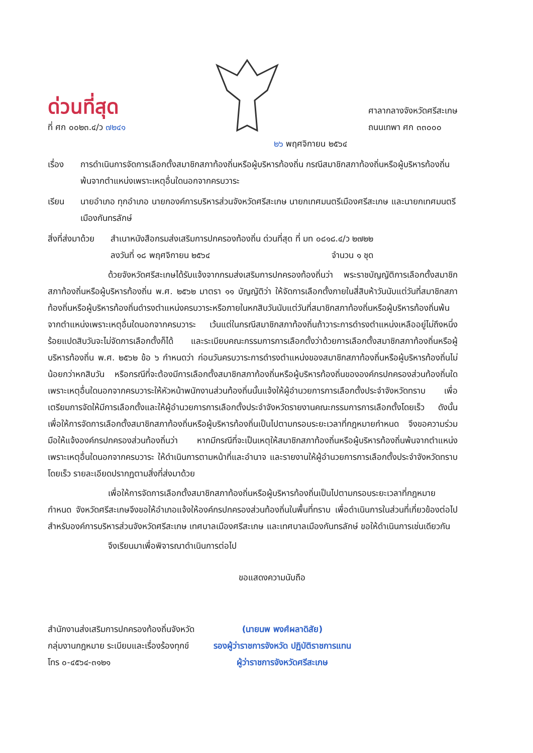ด่วนที่สุด
ที่ ศก ๐๐๒๓.๔/ว ๗๒๔๑
ศาลากลางจังหวัดศรีสะเกษ
ถนนเทพา ศก ๓๓๐๐๐
๒๖ พฤศจิกายน ๒๕๖๔
เรื่อง การดำเนินการจัดการเลือกตั้งสมาชิกสภาท้องถิ่นหรือผู้บริหารท้องถิ่น กรณีสมาชิกสภาท้องถิ่นหรือผู้บริหารท้องถิ่น พ้นจากตำแหน่งเพราะเหตุอื่นใดนอกจากครบวาระ
เรียน นายอำเภอ ทุกอำเภอ นายกองค์การบริหารส่วนจังหวัดศรีสะเกษ นายกเทศมนตรีเมืองศรีสะเกษ และนายกเทศมนตรีเมืองกันทรลักษ์
สิ่งที่ส่งมาด้วย
สำเนาหนังสือกรมส่งเสริมการปกครองท้องถิ่น ด่วนที่สุด ที่ มท ๐๘๑๘.๔/ว ๒๗๒๒
ลงวันที่ ๑๘ พฤศจิกายน ๒๕๖๔ จำนวน ๑ ชุด
ด้วยจังหวัดศรีสะเกษได้รับแจ้งจากกรมส่งเสริมการปกครองท้องถิ่นว่า พระราชบัญญัติการเลือกตั้งสมาชิกสภาท้องถิ่นหรือผู้บริหารท้องถิ่น พ.ศ. ๒๕๖๒ มาตรา ๑๑ บัญญัติว่า ให้จัดการเลือกตั้งภายในสี่สิบห้าวันนับแต่วันที่สมาชิกสภาท้องถิ่นหรือผู้บริหารท้องถิ่นดำรงตำแหน่งครบวาระหรือภายในหกสิบวันนับแต่วันที่สมาชิกสภาท้องถิ่นหรือผู้บริหารท้องถิ่นพ้นจากตำแหน่งเพราะเหตุอื่นใดนอกจากครบวาระ เว้นแต่ในกรณีสมาชิกสภาท้องถิ่นถ้าวาระการดำรงตำแหน่งเหลืออยู่ไม่ถึงหนึ่งร้อยแปดสิบวันจะไม่จัดการเลือกตั้งก็ได้ และระเบียบคณะกรรมการการเลือกตั้งว่าด้วยการเลือกตั้งสมาชิกสภาท้องถิ่นหรือผู้บริหารท้องถิ่น พ.ศ. ๒๕๖๒ ข้อ ๖ กำหนดว่า ก่อนวันครบวาระการดำรงตำแหน่งของสมาชิกสภาท้องถิ่นหรือผู้บริหารท้องถิ่นไม่น้อยกว่าหกสิบวัน หรือกรณีที่จะต้องมีการเลือกตั้งสมาชิกสภาท้องถิ่นหรือผู้บริหารท้องถิ่นขององค์กรปกครองส่วนท้องถิ่นใดเพราะเหตุอื่นใดนอกจากครบวาระให้หัวหน้าพนักงานส่วนท้องถิ่นนั้นแจ้งให้ผู้อำนวยการการเลือกตั้งประจำจังหวัดทราบ เพื่อเตรียมการจัดให้มีการเลือกตั้งและให้ผู้อำนวยการการเลือกตั้งประจำจังหวัดรายงานคณะกรรมการการเลือกตั้งโดยเร็ว ดังนั้น เพื่อให้การจัดการเลือกตั้งสมาชิกสภาท้องถิ่นหรือผู้บริหารท้องถิ่นเป็นไปตามกรอบระยะเวลาที่กฎหมายกำหนด จึงขอความร่วมมือให้แจ้งองค์กรปกครองส่วนท้องถิ่นว่า หากมีกรณีที่จะเป็นเหตุให้สมาชิกสภาท้องถิ่นหรือผู้บริหารท้องถิ่นพ้นจากตำแหน่งเพราะเหตุอื่นใดนอกจากครบวาระ ให้ดำเนินการตามหน้าที่และอำนาจ และรายงานให้ผู้อำนวยการการเลือกตั้งประจำจังหวัดทราบโดยเร็ว รายละเอียดปรากฏตามสิ่งที่ส่งมาด้วย
เพื่อให้การจัดการเลือกตั้งสมาชิกสภาท้องถิ่นหรือผู้บริหารท้องถิ่นเป็นไปตามกรอบระยะเวลาที่กฎหมายกำหนด จังหวัดศรีสะเกษจึงขอให้อำเภอแจ้งให้องค์กรปกครองส่วนท้องถิ่นในพื้นที่ทราบ เพื่อดำเนินการในส่วนที่เกี่ยวข้องต่อไป สำหรับองค์การบริหารส่วนจังหวัดศรีสะเกษ เทศบาลเมืองศรีสะเกษ และเทศบาลเมืองกันทรลักษ์ ขอให้ดำเนินการเช่นเดียวกัน
จึงเรียนมาเพื่อพิจารณาดำเนินการต่อไป
ขอแสดงความนับถือ
สำนักงานส่งเสริมการปกครองท้องถิ่นจังหวัด
กลุ่มงานกฎหมาย ระเบียบและเรื่องร้องทุกข์
โทร ๐-๔๕๖๔-๓๑๒๑
(นายนพ พงศ์ผลาดิสัย)
รองผู้ว่าราชการจังหวัด ปฏิบัติราชการแทน
ผู้ว่าราชการจังหวัดศรีสะเกษ